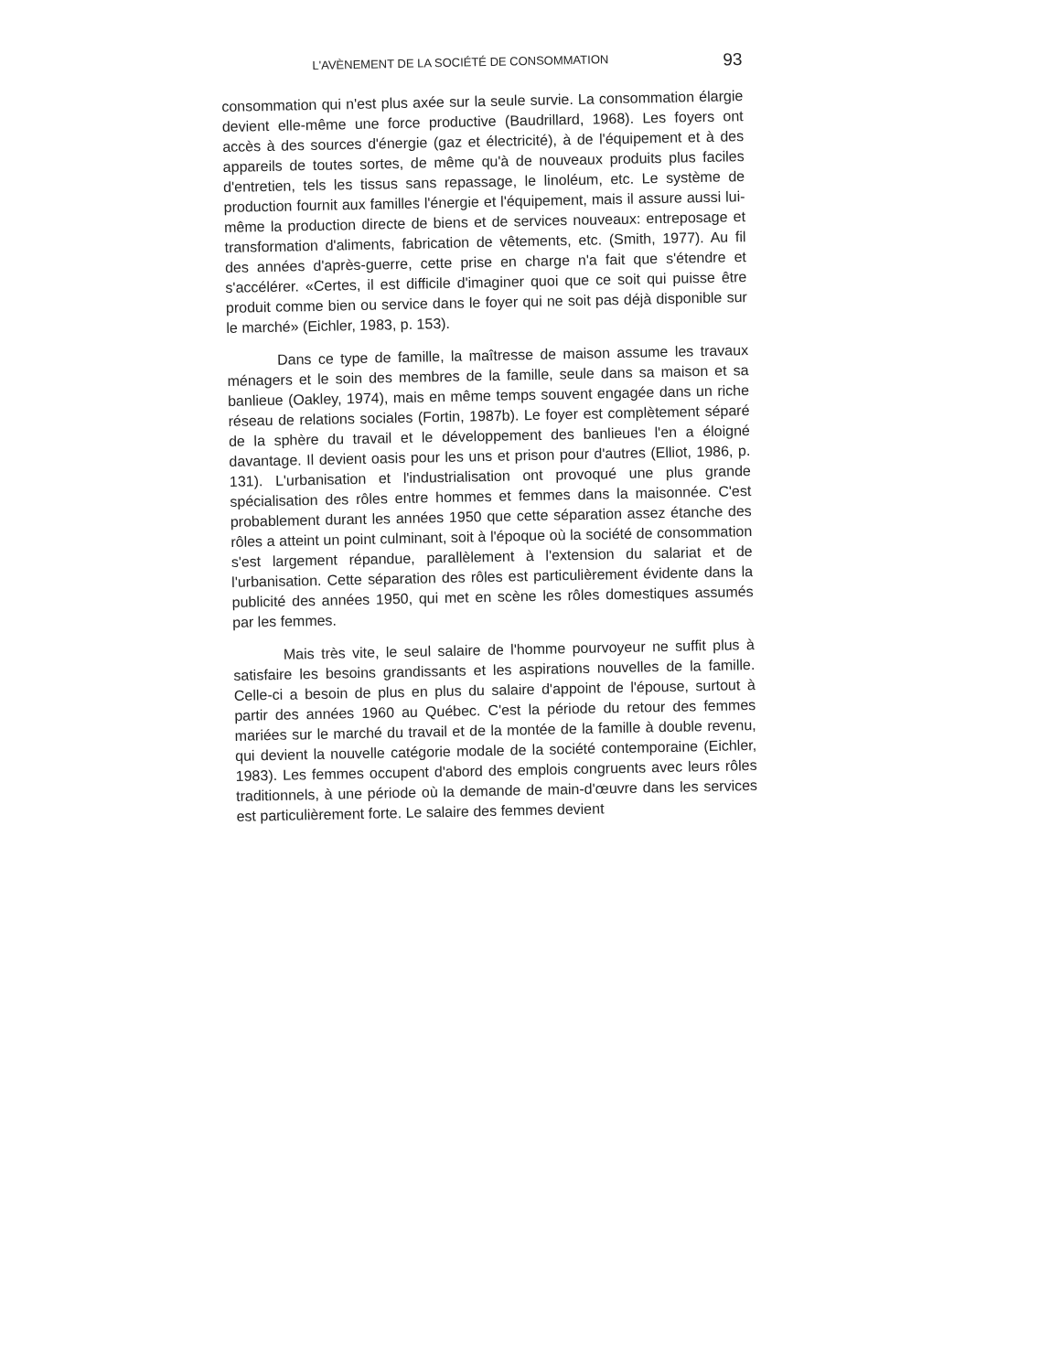L'AVÈNEMENT DE LA SOCIÉTÉ DE CONSOMMATION 93
consommation qui n'est plus axée sur la seule survie. La consommation élargie devient elle-même une force productive (Baudrillard, 1968). Les foyers ont accès à des sources d'énergie (gaz et électricité), à de l'équipement et à des appareils de toutes sortes, de même qu'à de nouveaux produits plus faciles d'entretien, tels les tissus sans repassage, le linoléum, etc. Le système de production fournit aux familles l'énergie et l'équipement, mais il assure aussi lui-même la production directe de biens et de services nouveaux: entreposage et transformation d'aliments, fabrication de vêtements, etc. (Smith, 1977). Au fil des années d'après-guerre, cette prise en charge n'a fait que s'étendre et s'accélérer. «Certes, il est difficile d'imaginer quoi que ce soit qui puisse être produit comme bien ou service dans le foyer qui ne soit pas déjà disponible sur le marché» (Eichler, 1983, p. 153).
Dans ce type de famille, la maîtresse de maison assume les travaux ménagers et le soin des membres de la famille, seule dans sa maison et sa banlieue (Oakley, 1974), mais en même temps souvent engagée dans un riche réseau de relations sociales (Fortin, 1987b). Le foyer est complètement séparé de la sphère du travail et le développement des banlieues l'en a éloigné davantage. Il devient oasis pour les uns et prison pour d'autres (Elliot, 1986, p. 131). L'urbanisation et l'industrialisation ont provoqué une plus grande spécialisation des rôles entre hommes et femmes dans la maisonnée. C'est probablement durant les années 1950 que cette séparation assez étanche des rôles a atteint un point culminant, soit à l'époque où la société de consommation s'est largement répandue, parallèlement à l'extension du salariat et de l'urbanisation. Cette séparation des rôles est particulièrement évidente dans la publicité des années 1950, qui met en scène les rôles domestiques assumés par les femmes.
Mais très vite, le seul salaire de l'homme pourvoyeur ne suffit plus à satisfaire les besoins grandissants et les aspirations nouvelles de la famille. Celle-ci a besoin de plus en plus du salaire d'appoint de l'épouse, surtout à partir des années 1960 au Québec. C'est la période du retour des femmes mariées sur le marché du travail et de la montée de la famille à double revenu, qui devient la nouvelle catégorie modale de la société contemporaine (Eichler, 1983). Les femmes occupent d'abord des emplois congruents avec leurs rôles traditionnels, à une période où la demande de main-d'œuvre dans les services est particulièrement forte. Le salaire des femmes devient